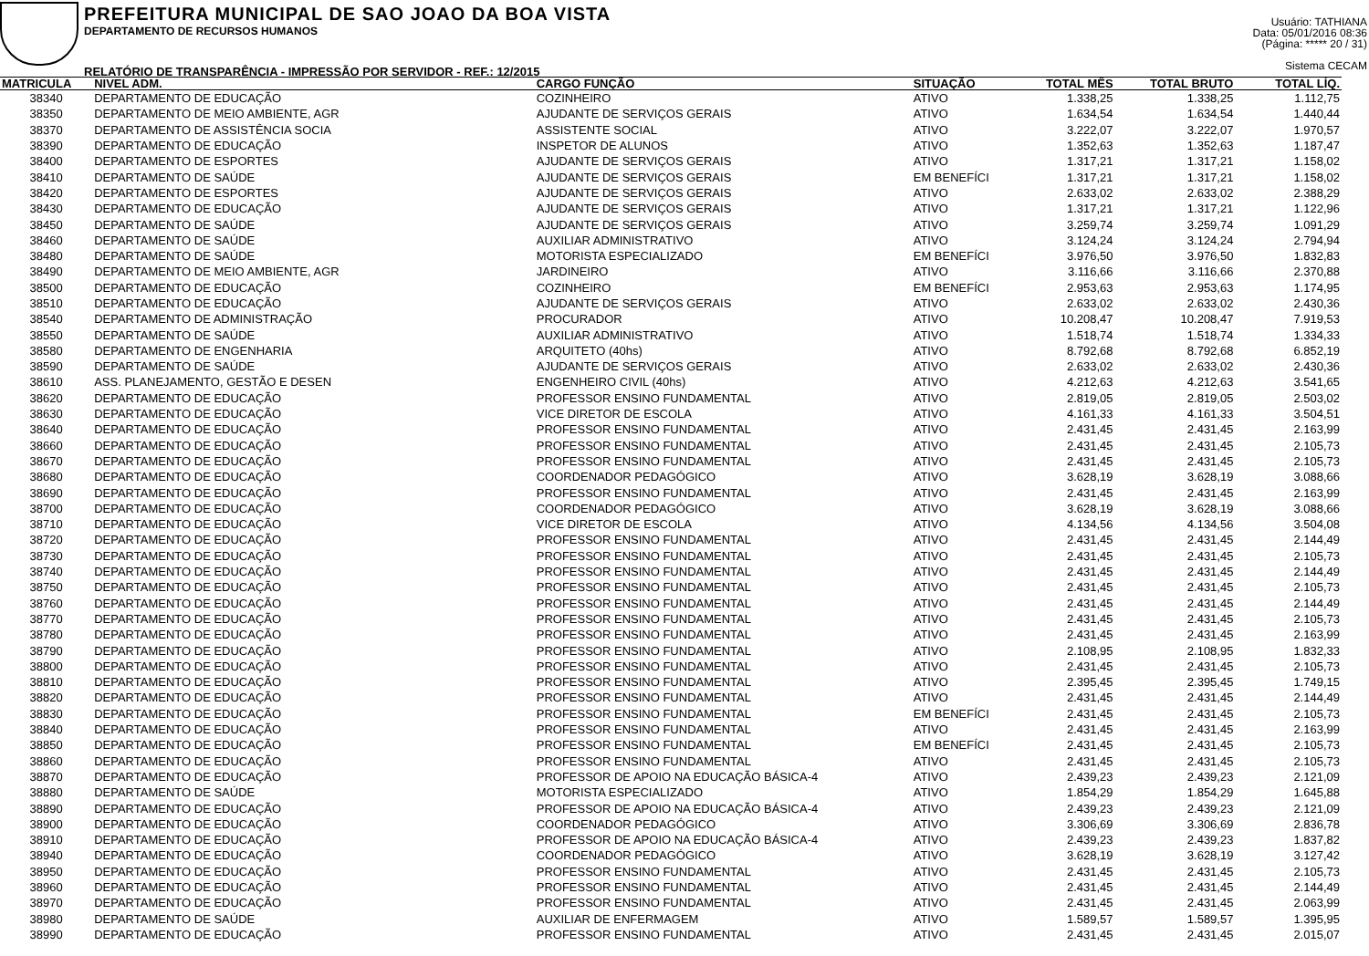PREFEITURA MUNICIPAL DE SAO JOAO DA BOA VISTA
DEPARTAMENTO DE RECURSOS HUMANOS
RELATÓRIO DE TRANSPARÊNCIA - IMPRESSÃO POR SERVIDOR - REF.: 12/2015
Usuário: TATHIANA
Data: 05/01/2016 08:36
(Página: ***** 20 / 31)
Sistema CECAM
| MATRICULA | NIVEL ADM. | CARGO FUNÇÃO | SITUAÇÃO | TOTAL MÊS | TOTAL BRUTO | TOTAL LÍQ. |
| --- | --- | --- | --- | --- | --- | --- |
| 38340 | DEPARTAMENTO DE EDUCAÇÃO | COZINHEIRO | ATIVO | 1.338,25 | 1.338,25 | 1.112,75 |
| 38350 | DEPARTAMENTO DE MEIO AMBIENTE, AGR | AJUDANTE DE SERVIÇOS GERAIS | ATIVO | 1.634,54 | 1.634,54 | 1.440,44 |
| 38370 | DEPARTAMENTO DE ASSISTÊNCIA SOCIA | ASSISTENTE SOCIAL | ATIVO | 3.222,07 | 3.222,07 | 1.970,57 |
| 38390 | DEPARTAMENTO DE EDUCAÇÃO | INSPETOR DE ALUNOS | ATIVO | 1.352,63 | 1.352,63 | 1.187,47 |
| 38400 | DEPARTAMENTO DE ESPORTES | AJUDANTE DE SERVIÇOS GERAIS | ATIVO | 1.317,21 | 1.317,21 | 1.158,02 |
| 38410 | DEPARTAMENTO DE SAÚDE | AJUDANTE DE SERVIÇOS GERAIS | EM BENEFÍCI | 1.317,21 | 1.317,21 | 1.158,02 |
| 38420 | DEPARTAMENTO DE ESPORTES | AJUDANTE DE SERVIÇOS GERAIS | ATIVO | 2.633,02 | 2.633,02 | 2.388,29 |
| 38430 | DEPARTAMENTO DE EDUCAÇÃO | AJUDANTE DE SERVIÇOS GERAIS | ATIVO | 1.317,21 | 1.317,21 | 1.122,96 |
| 38450 | DEPARTAMENTO DE SAÚDE | AJUDANTE DE SERVIÇOS GERAIS | ATIVO | 3.259,74 | 3.259,74 | 1.091,29 |
| 38460 | DEPARTAMENTO DE SAÚDE | AUXILIAR ADMINISTRATIVO | ATIVO | 3.124,24 | 3.124,24 | 2.794,94 |
| 38480 | DEPARTAMENTO DE SAÚDE | MOTORISTA ESPECIALIZADO | EM BENEFÍCI | 3.976,50 | 3.976,50 | 1.832,83 |
| 38490 | DEPARTAMENTO DE MEIO AMBIENTE, AGR | JARDINEIRO | ATIVO | 3.116,66 | 3.116,66 | 2.370,88 |
| 38500 | DEPARTAMENTO DE EDUCAÇÃO | COZINHEIRO | EM BENEFÍCI | 2.953,63 | 2.953,63 | 1.174,95 |
| 38510 | DEPARTAMENTO DE EDUCAÇÃO | AJUDANTE DE SERVIÇOS GERAIS | ATIVO | 2.633,02 | 2.633,02 | 2.430,36 |
| 38540 | DEPARTAMENTO DE ADMINISTRAÇÃO | PROCURADOR | ATIVO | 10.208,47 | 10.208,47 | 7.919,53 |
| 38550 | DEPARTAMENTO DE SAÚDE | AUXILIAR ADMINISTRATIVO | ATIVO | 1.518,74 | 1.518,74 | 1.334,33 |
| 38580 | DEPARTAMENTO DE ENGENHARIA | ARQUITETO (40hs) | ATIVO | 8.792,68 | 8.792,68 | 6.852,19 |
| 38590 | DEPARTAMENTO DE SAÚDE | AJUDANTE DE SERVIÇOS GERAIS | ATIVO | 2.633,02 | 2.633,02 | 2.430,36 |
| 38610 | ASS. PLANEJAMENTO, GESTÃO E DESEN | ENGENHEIRO CIVIL (40hs) | ATIVO | 4.212,63 | 4.212,63 | 3.541,65 |
| 38620 | DEPARTAMENTO DE EDUCAÇÃO | PROFESSOR ENSINO FUNDAMENTAL | ATIVO | 2.819,05 | 2.819,05 | 2.503,02 |
| 38630 | DEPARTAMENTO DE EDUCAÇÃO | VICE DIRETOR DE ESCOLA | ATIVO | 4.161,33 | 4.161,33 | 3.504,51 |
| 38640 | DEPARTAMENTO DE EDUCAÇÃO | PROFESSOR ENSINO FUNDAMENTAL | ATIVO | 2.431,45 | 2.431,45 | 2.163,99 |
| 38660 | DEPARTAMENTO DE EDUCAÇÃO | PROFESSOR ENSINO FUNDAMENTAL | ATIVO | 2.431,45 | 2.431,45 | 2.105,73 |
| 38670 | DEPARTAMENTO DE EDUCAÇÃO | PROFESSOR ENSINO FUNDAMENTAL | ATIVO | 2.431,45 | 2.431,45 | 2.105,73 |
| 38680 | DEPARTAMENTO DE EDUCAÇÃO | COORDENADOR PEDAGÓGICO | ATIVO | 3.628,19 | 3.628,19 | 3.088,66 |
| 38690 | DEPARTAMENTO DE EDUCAÇÃO | PROFESSOR ENSINO FUNDAMENTAL | ATIVO | 2.431,45 | 2.431,45 | 2.163,99 |
| 38700 | DEPARTAMENTO DE EDUCAÇÃO | COORDENADOR PEDAGÓGICO | ATIVO | 3.628,19 | 3.628,19 | 3.088,66 |
| 38710 | DEPARTAMENTO DE EDUCAÇÃO | VICE DIRETOR DE ESCOLA | ATIVO | 4.134,56 | 4.134,56 | 3.504,08 |
| 38720 | DEPARTAMENTO DE EDUCAÇÃO | PROFESSOR ENSINO FUNDAMENTAL | ATIVO | 2.431,45 | 2.431,45 | 2.144,49 |
| 38730 | DEPARTAMENTO DE EDUCAÇÃO | PROFESSOR ENSINO FUNDAMENTAL | ATIVO | 2.431,45 | 2.431,45 | 2.105,73 |
| 38740 | DEPARTAMENTO DE EDUCAÇÃO | PROFESSOR ENSINO FUNDAMENTAL | ATIVO | 2.431,45 | 2.431,45 | 2.144,49 |
| 38750 | DEPARTAMENTO DE EDUCAÇÃO | PROFESSOR ENSINO FUNDAMENTAL | ATIVO | 2.431,45 | 2.431,45 | 2.105,73 |
| 38760 | DEPARTAMENTO DE EDUCAÇÃO | PROFESSOR ENSINO FUNDAMENTAL | ATIVO | 2.431,45 | 2.431,45 | 2.144,49 |
| 38770 | DEPARTAMENTO DE EDUCAÇÃO | PROFESSOR ENSINO FUNDAMENTAL | ATIVO | 2.431,45 | 2.431,45 | 2.105,73 |
| 38780 | DEPARTAMENTO DE EDUCAÇÃO | PROFESSOR ENSINO FUNDAMENTAL | ATIVO | 2.431,45 | 2.431,45 | 2.163,99 |
| 38790 | DEPARTAMENTO DE EDUCAÇÃO | PROFESSOR ENSINO FUNDAMENTAL | ATIVO | 2.108,95 | 2.108,95 | 1.832,33 |
| 38800 | DEPARTAMENTO DE EDUCAÇÃO | PROFESSOR ENSINO FUNDAMENTAL | ATIVO | 2.431,45 | 2.431,45 | 2.105,73 |
| 38810 | DEPARTAMENTO DE EDUCAÇÃO | PROFESSOR ENSINO FUNDAMENTAL | ATIVO | 2.395,45 | 2.395,45 | 1.749,15 |
| 38820 | DEPARTAMENTO DE EDUCAÇÃO | PROFESSOR ENSINO FUNDAMENTAL | ATIVO | 2.431,45 | 2.431,45 | 2.144,49 |
| 38830 | DEPARTAMENTO DE EDUCAÇÃO | PROFESSOR ENSINO FUNDAMENTAL | EM BENEFÍCI | 2.431,45 | 2.431,45 | 2.105,73 |
| 38840 | DEPARTAMENTO DE EDUCAÇÃO | PROFESSOR ENSINO FUNDAMENTAL | ATIVO | 2.431,45 | 2.431,45 | 2.163,99 |
| 38850 | DEPARTAMENTO DE EDUCAÇÃO | PROFESSOR ENSINO FUNDAMENTAL | EM BENEFÍCI | 2.431,45 | 2.431,45 | 2.105,73 |
| 38860 | DEPARTAMENTO DE EDUCAÇÃO | PROFESSOR ENSINO FUNDAMENTAL | ATIVO | 2.431,45 | 2.431,45 | 2.105,73 |
| 38870 | DEPARTAMENTO DE EDUCAÇÃO | PROFESSOR DE APOIO NA EDUCAÇÃO BÁSICA-4 | ATIVO | 2.439,23 | 2.439,23 | 2.121,09 |
| 38880 | DEPARTAMENTO DE SAÚDE | MOTORISTA ESPECIALIZADO | ATIVO | 1.854,29 | 1.854,29 | 1.645,88 |
| 38890 | DEPARTAMENTO DE EDUCAÇÃO | PROFESSOR DE APOIO NA EDUCAÇÃO BÁSICA-4 | ATIVO | 2.439,23 | 2.439,23 | 2.121,09 |
| 38900 | DEPARTAMENTO DE EDUCAÇÃO | COORDENADOR PEDAGÓGICO | ATIVO | 3.306,69 | 3.306,69 | 2.836,78 |
| 38910 | DEPARTAMENTO DE EDUCAÇÃO | PROFESSOR DE APOIO NA EDUCAÇÃO BÁSICA-4 | ATIVO | 2.439,23 | 2.439,23 | 1.837,82 |
| 38940 | DEPARTAMENTO DE EDUCAÇÃO | COORDENADOR PEDAGÓGICO | ATIVO | 3.628,19 | 3.628,19 | 3.127,42 |
| 38950 | DEPARTAMENTO DE EDUCAÇÃO | PROFESSOR ENSINO FUNDAMENTAL | ATIVO | 2.431,45 | 2.431,45 | 2.105,73 |
| 38960 | DEPARTAMENTO DE EDUCAÇÃO | PROFESSOR ENSINO FUNDAMENTAL | ATIVO | 2.431,45 | 2.431,45 | 2.144,49 |
| 38970 | DEPARTAMENTO DE EDUCAÇÃO | PROFESSOR ENSINO FUNDAMENTAL | ATIVO | 2.431,45 | 2.431,45 | 2.063,99 |
| 38980 | DEPARTAMENTO DE SAÚDE | AUXILIAR DE ENFERMAGEM | ATIVO | 1.589,57 | 1.589,57 | 1.395,95 |
| 38990 | DEPARTAMENTO DE EDUCAÇÃO | PROFESSOR ENSINO FUNDAMENTAL | ATIVO | 2.431,45 | 2.431,45 | 2.015,07 |